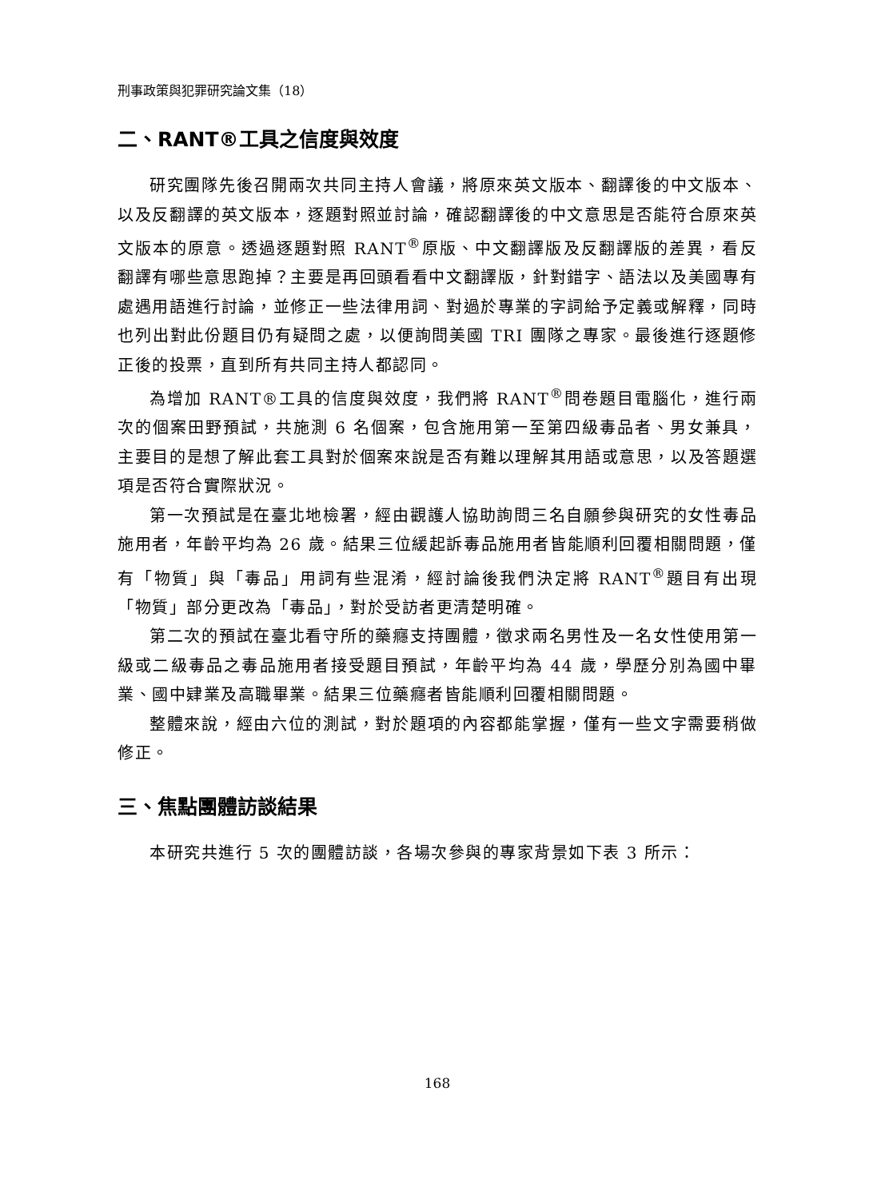刑事政策與犯罪研究論文集（18）
二、RANT®工具之信度與效度
研究團隊先後召開兩次共同主持人會議，將原來英文版本、翻譯後的中文版本、以及反翻譯的英文版本，逐題對照並討論，確認翻譯後的中文意思是否能符合原來英文版本的原意。透過逐題對照 RANT<sup>®</sup>原版、中文翻譯版及反翻譯版的差異，看反翻譯有哪些意思跑掉？主要是再回頭看看中文翻譯版，針對錯字、語法以及美國專有處遇用語進行討論，並修正一些法律用詞、對過於專業的字詞給予定義或解釋，同時也列出對此份題目仍有疑問之處，以便詢問美國 TRI 團隊之專家。最後進行逐題修正後的投票，直到所有共同主持人都認同。
為增加 RANT®工具的信度與效度，我們將 RANT<sup>®</sup>問卷題目電腦化，進行兩次的個案田野預試，共施測 6 名個案，包含施用第一至第四級毒品者、男女兼具，主要目的是想了解此套工具對於個案來說是否有難以理解其用語或意思，以及答題選項是否符合實際狀況。
第一次預試是在臺北地檢署，經由觀護人協助詢問三名自願參與研究的女性毒品施用者，年齡平均為 26 歲。結果三位緩起訴毒品施用者皆能順利回覆相關問題，僅有「物質」與「毒品」用詞有些混淆，經討論後我們決定將 RANT<sup>®</sup>題目有出現「物質」部分更改為「毒品」，對於受訪者更清楚明確。
第二次的預試在臺北看守所的藥癮支持團體，徵求兩名男性及一名女性使用第一級或二級毒品之毒品施用者接受題目預試，年齡平均為 44 歲，學歷分別為國中畢業、國中肄業及高職畢業。結果三位藥癮者皆能順利回覆相關問題。
整體來說，經由六位的測試，對於題項的內容都能掌握，僅有一些文字需要稍做修正。
三、焦點團體訪談結果
本研究共進行 5 次的團體訪談，各場次參與的專家背景如下表 3 所示：
168